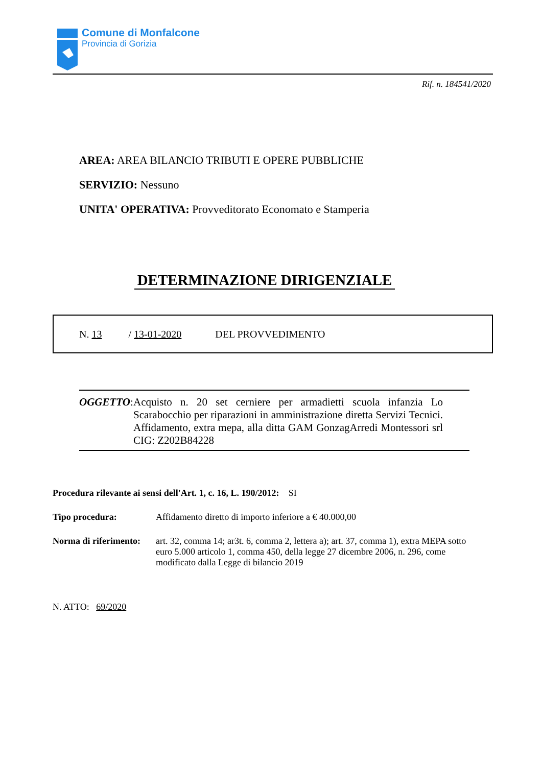Comune di Monfalcone
Provincia di Gorizia
Rif. n. 184541/2020
AREA: AREA BILANCIO TRIBUTI E OPERE PUBBLICHE
SERVIZIO: Nessuno
UNITA' OPERATIVA: Provveditorato Economato e Stamperia
DETERMINAZIONE DIRIGENZIALE
N. 13 / 13-01-2020 DEL PROVVEDIMENTO
OGGETTO: Acquisto n. 20 set cerniere per armadietti scuola infanzia Lo Scarabocchio per riparazioni in amministrazione diretta Servizi Tecnici. Affidamento, extra mepa, alla ditta GAM GonzagArredi Montessori srl CIG: Z202B84228
Procedura rilevante ai sensi dell'Art. 1, c. 16, L. 190/2012: SI
Tipo procedura: Affidamento diretto di importo inferiore a € 40.000,00
Norma di riferimento: art. 32, comma 14; ar3t. 6, comma 2, lettera a); art. 37, comma 1), extra MEPA sotto euro 5.000 articolo 1, comma 450, della legge 27 dicembre 2006, n. 296, come modificato dalla Legge di bilancio 2019
N. ATTO: 69/2020